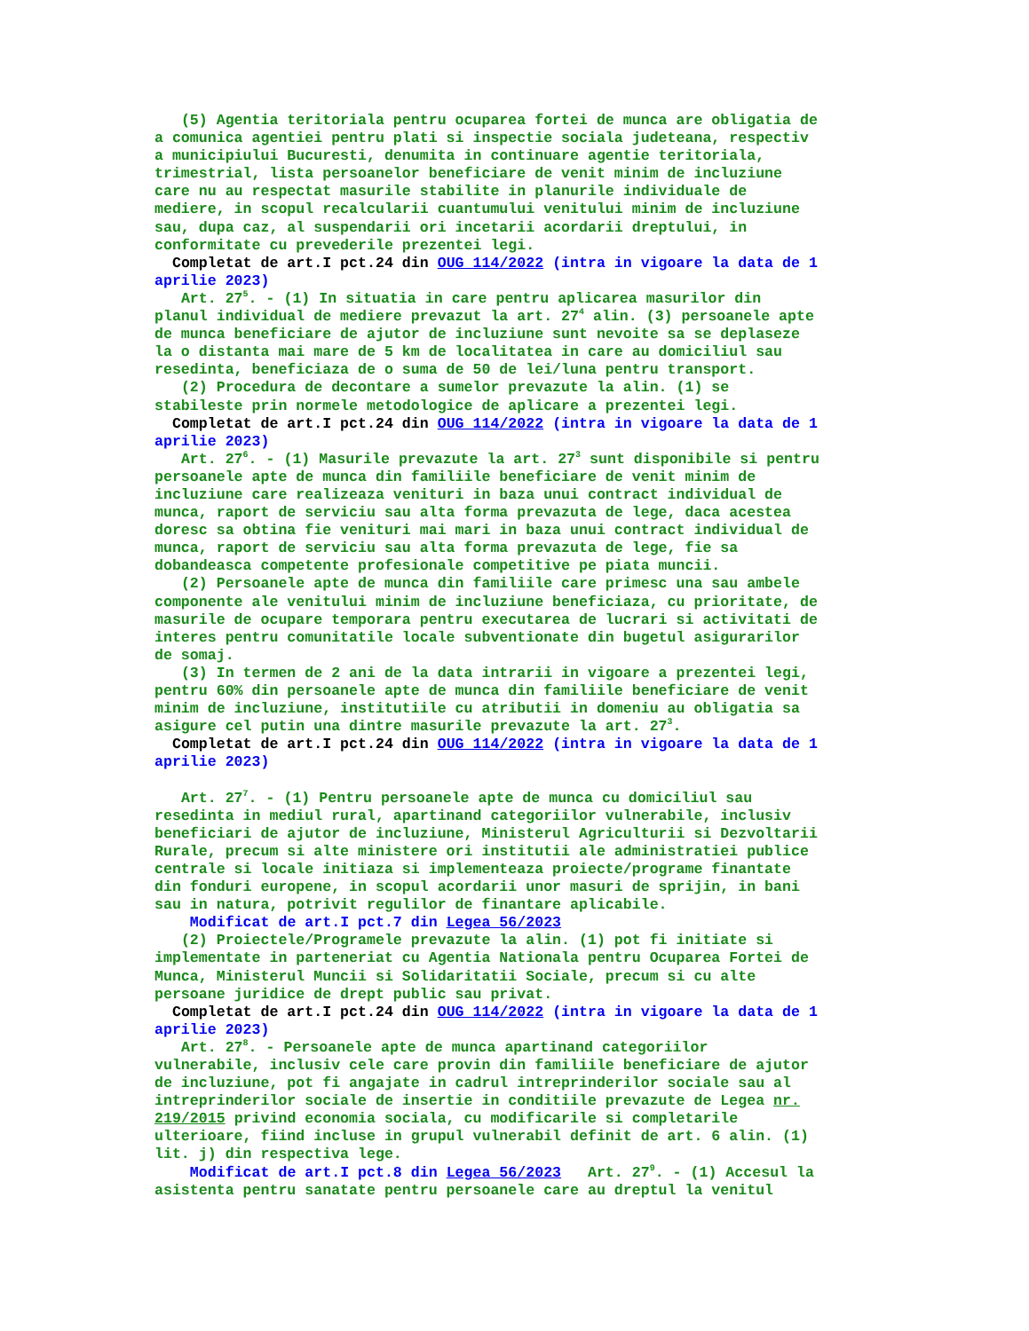(5) Agentia teritoriala pentru ocuparea fortei de munca are obligatia de a comunica agentiei pentru plati si inspectie sociala judeteana, respectiv a municipiului Bucuresti, denumita in continuare agentie teritoriala, trimestrial, lista persoanelor beneficiare de venit minim de incluziune care nu au respectat masurile stabilite in planurile individuale de mediere, in scopul recalcularii cuantumului venitului minim de incluziune sau, dupa caz, al suspendarii ori incetarii acordarii dreptului, in conformitate cu prevederile prezentei legi. Completat de art.I pct.24 din OUG 114/2022 (intra in vigoare la data de 1 aprilie 2023) Art. 27<sup>5</sup>. - (1) In situatia in care pentru aplicarea masurilor din planul individual de mediere prevazut la art. 27<sup>4</sup> alin. (3) persoanele apte de munca beneficiare de ajutor de incluziune sunt nevoite sa se deplaseze la o distanta mai mare de 5 km de localitatea in care au domiciliul sau resedinta, beneficiaza de o suma de 50 de lei/luna pentru transport. (2) Procedura de decontare a sumelor prevazute la alin. (1) se stabileste prin normele metodologice de aplicare a prezentei legi. Completat de art.I pct.24 din OUG 114/2022 (intra in vigoare la data de 1 aprilie 2023) Art. 27<sup>6</sup>. - (1) Masurile prevazute la art. 27<sup>3</sup> sunt disponibile si pentru persoanele apte de munca din familiile beneficiare de venit minim de incluziune care realizeaza venituri in baza unui contract individual de munca, raport de serviciu sau alta forma prevazuta de lege, daca acestea doresc sa obtina fie venituri mai mari in baza unui contract individual de munca, raport de serviciu sau alta forma prevazuta de lege, fie sa dobandeasca competente profesionale competitive pe piata muncii. (2) Persoanele apte de munca din familiile care primesc una sau ambele componente ale venitului minim de incluziune beneficiaza, cu prioritate, de masurile de ocupare temporara pentru executarea de lucrari si activitati de interes pentru comunitatile locale subventionate din bugetul asigurarilor de somaj. (3) In termen de 2 ani de la data intrarii in vigoare a prezentei legi, pentru 60% din persoanele apte de munca din familiile beneficiare de venit minim de incluziune, institutiile cu atributii in domeniu au obligatia sa asigure cel putin una dintre masurile prevazute la art. 27<sup>3</sup>. Completat de art.I pct.24 din OUG 114/2022 (intra in vigoare la data de 1 aprilie 2023) Art. 27<sup>7</sup>. - (1) Pentru persoanele apte de munca cu domiciliul sau resedinta in mediul rural, apartinand categoriilor vulnerabile, inclusiv beneficiari de ajutor de incluziune, Ministerul Agriculturii si Dezvoltarii Rurale, precum si alte ministere ori institutii ale administratiei publice centrale si locale initiaza si implementeaza proiecte/programe finantate din fonduri europene, in scopul acordarii unor masuri de sprijin, in bani sau in natura, potrivit regulilor de finantare aplicabile. Modificat de art.I pct.7 din Legea 56/2023 (2) Proiectele/Programele prevazute la alin. (1) pot fi initiate si implementate in parteneriat cu Agentia Nationala pentru Ocuparea Fortei de Munca, Ministerul Muncii si Solidaritatii Sociale, precum si cu alte persoane juridice de drept public sau privat. Completat de art.I pct.24 din OUG 114/2022 (intra in vigoare la data de 1 aprilie 2023) Art. 27<sup>8</sup>. - Persoanele apte de munca apartinand categoriilor vulnerabile, inclusiv cele care provin din familiile beneficiare de ajutor de incluziune, pot fi angajate in cadrul intreprinderilor sociale sau al intreprinderilor sociale de insertie in conditiile prevazute de Legea nr. 219/2015 privind economia sociala, cu modificarile si completarile ulterioare, fiind incluse in grupul vulnerabil definit de art. 6 alin. (1) lit. j) din respectiva lege. Modificat de art.I pct.8 din Legea 56/2023 Art. 27<sup>9</sup>. - (1) Accesul la asistenta pentru sanatate pentru persoanele care au dreptul la venitul